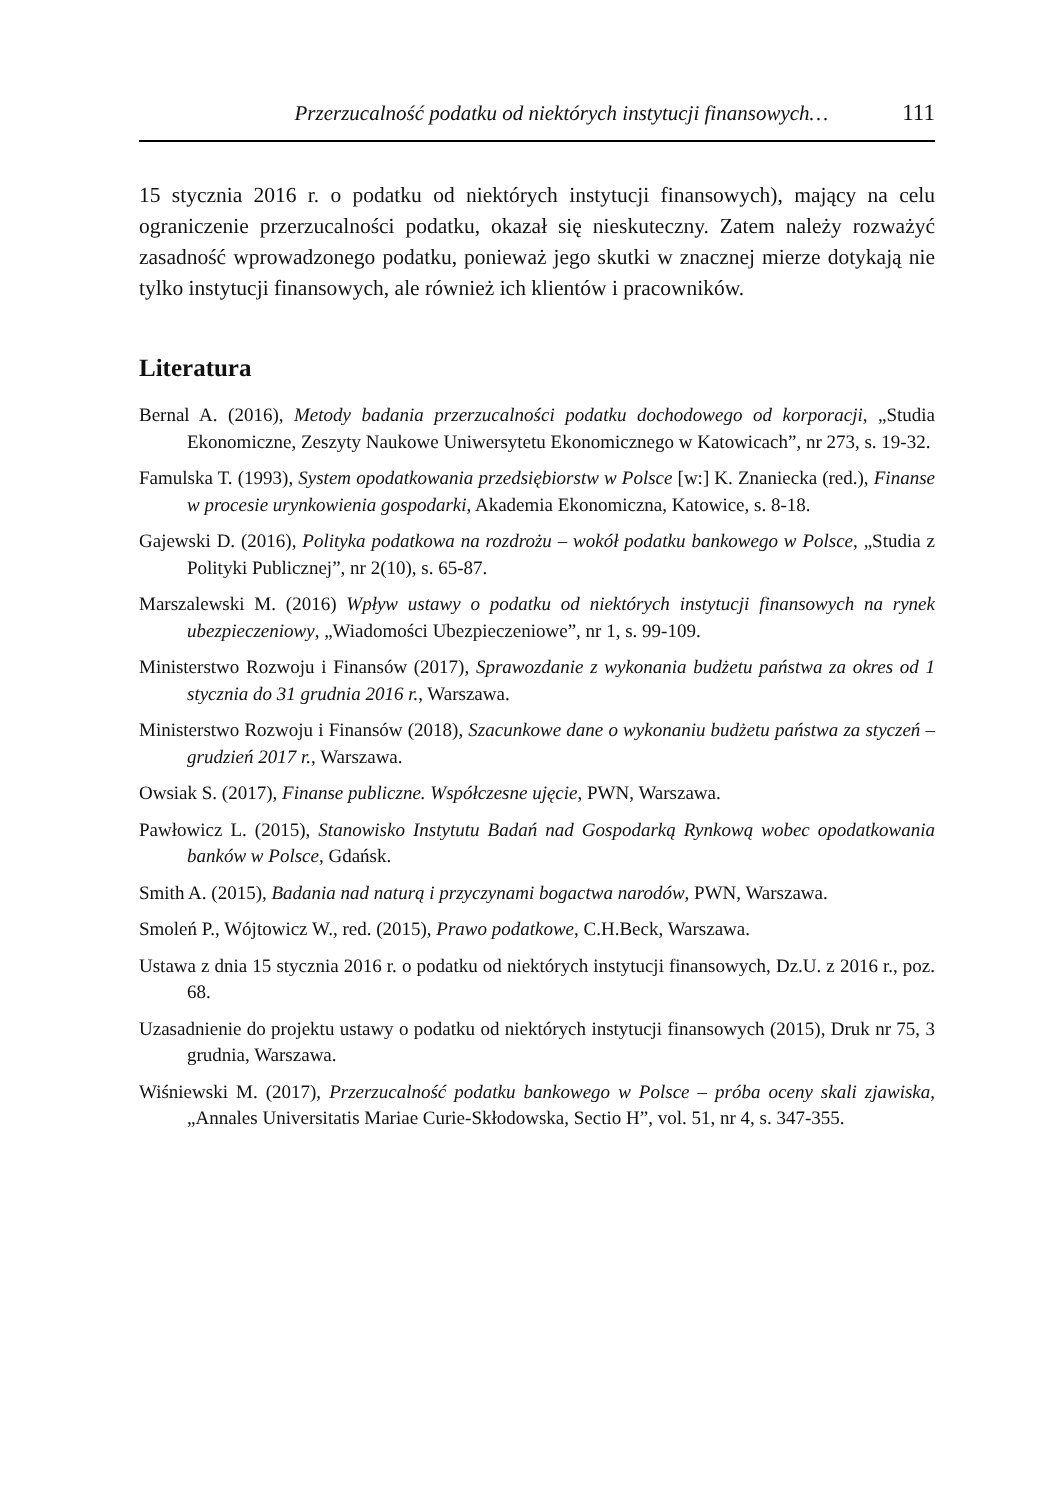Przerzucalność podatku od niektórych instytucji finansowych… 111
15 stycznia 2016 r. o podatku od niektórych instytucji finansowych), mający na celu ograniczenie przerzucalności podatku, okazał się nieskuteczny. Zatem należy rozważyć zasadność wprowadzonego podatku, ponieważ jego skutki w znacznej mierze dotykają nie tylko instytucji finansowych, ale również ich klientów i pracowników.
Literatura
Bernal A. (2016), Metody badania przerzucalności podatku dochodowego od korporacji, „Studia Ekonomiczne, Zeszyty Naukowe Uniwersytetu Ekonomicznego w Katowicach”, nr 273, s. 19-32.
Famulska T. (1993), System opodatkowania przedsiębiorstw w Polsce [w:] K. Znaniecka (red.), Finanse w procesie urynkowienia gospodarki, Akademia Ekonomiczna, Katowice, s. 8-18.
Gajewski D. (2016), Polityka podatkowa na rozdrożu – wokół podatku bankowego w Polsce, „Studia z Polityki Publicznej”, nr 2(10), s. 65-87.
Marszalewski M. (2016) Wpływ ustawy o podatku od niektórych instytucji finansowych na rynek ubezpieczeniowy, „Wiadomości Ubezpieczeniowe”, nr 1, s. 99-109.
Ministerstwo Rozwoju i Finansów (2017), Sprawozdanie z wykonania budżetu państwa za okres od 1 stycznia do 31 grudnia 2016 r., Warszawa.
Ministerstwo Rozwoju i Finansów (2018), Szacunkowe dane o wykonaniu budżetu państwa za styczeń – grudzień 2017 r., Warszawa.
Owsiak S. (2017), Finanse publiczne. Współczesne ujęcie, PWN, Warszawa.
Pawłowicz L. (2015), Stanowisko Instytutu Badań nad Gospodarką Rynkową wobec opodatkowania banków w Polsce, Gdańsk.
Smith A. (2015), Badania nad naturą i przyczynami bogactwa narodów, PWN, Warszawa.
Smoleń P., Wójtowicz W., red. (2015), Prawo podatkowe, C.H.Beck, Warszawa.
Ustawa z dnia 15 stycznia 2016 r. o podatku od niektórych instytucji finansowych, Dz.U. z 2016 r., poz. 68.
Uzasadnienie do projektu ustawy o podatku od niektórych instytucji finansowych (2015), Druk nr 75, 3 grudnia, Warszawa.
Wiśniewski M. (2017), Przerzucalność podatku bankowego w Polsce – próba oceny skali zjawiska, „Annales Universitatis Mariae Curie-Skłodowska, Sectio H”, vol. 51, nr 4, s. 347-355.